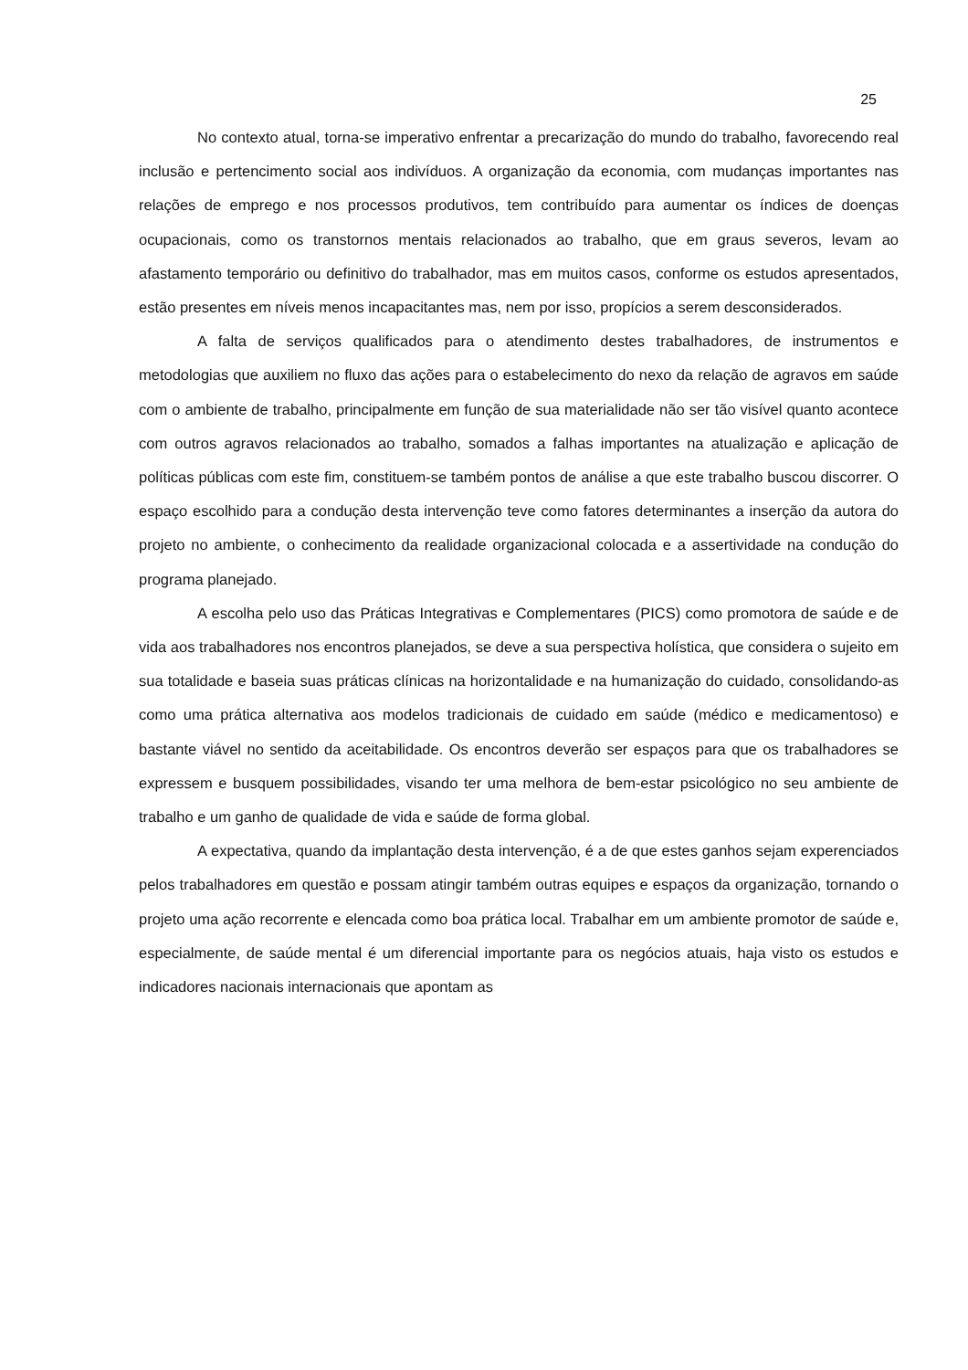25
No contexto atual, torna-se imperativo enfrentar a precarização do mundo do trabalho, favorecendo real inclusão e pertencimento social aos indivíduos. A organização da economia, com mudanças importantes nas relações de emprego e nos processos produtivos, tem contribuído para aumentar os índices de doenças ocupacionais, como os transtornos mentais relacionados ao trabalho, que em graus severos, levam ao afastamento temporário ou definitivo do trabalhador, mas em muitos casos, conforme os estudos apresentados, estão presentes em níveis menos incapacitantes mas, nem por isso, propícios a serem desconsiderados.
A falta de serviços qualificados para o atendimento destes trabalhadores, de instrumentos e metodologias que auxiliem no fluxo das ações para o estabelecimento do nexo da relação de agravos em saúde com o ambiente de trabalho, principalmente em função de sua materialidade não ser tão visível quanto acontece com outros agravos relacionados ao trabalho, somados a falhas importantes na atualização e aplicação de políticas públicas com este fim, constituem-se também pontos de análise a que este trabalho buscou discorrer. O espaço escolhido para a condução desta intervenção teve como fatores determinantes a inserção da autora do projeto no ambiente, o conhecimento da realidade organizacional colocada e a assertividade na condução do programa planejado.
A escolha pelo uso das Práticas Integrativas e Complementares (PICS) como promotora de saúde e de vida aos trabalhadores nos encontros planejados, se deve a sua perspectiva holística, que considera o sujeito em sua totalidade e baseia suas práticas clínicas na horizontalidade e na humanização do cuidado, consolidando-as como uma prática alternativa aos modelos tradicionais de cuidado em saúde (médico e medicamentoso) e bastante viável no sentido da aceitabilidade. Os encontros deverão ser espaços para que os trabalhadores se expressem e busquem possibilidades, visando ter uma melhora de bem-estar psicológico no seu ambiente de trabalho e um ganho de qualidade de vida e saúde de forma global.
A expectativa, quando da implantação desta intervenção, é a de que estes ganhos sejam experenciados pelos trabalhadores em questão e possam atingir também outras equipes e espaços da organização, tornando o projeto uma ação recorrente e elencada como boa prática local. Trabalhar em um ambiente promotor de saúde e, especialmente, de saúde mental é um diferencial importante para os negócios atuais, haja visto os estudos e indicadores nacionais internacionais que apontam as